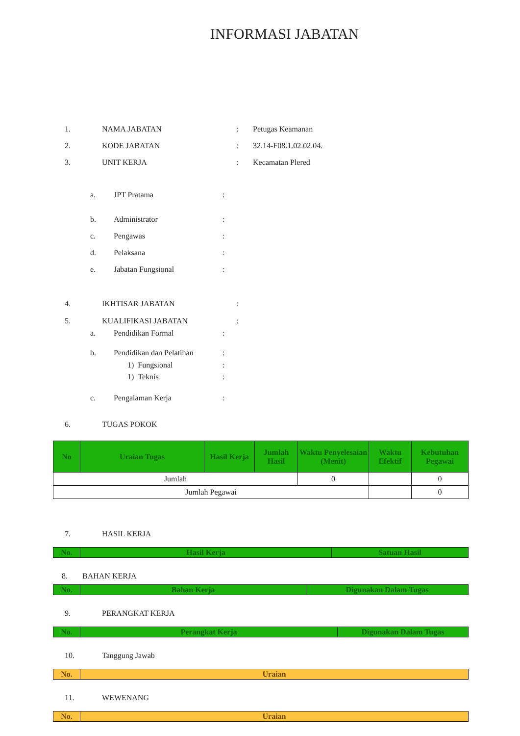INFORMASI JABATAN
1. NAMA JABATAN: Petugas Keamanan
2. KODE JABATAN: 32.14-F08.1.02.02.04.
3. UNIT KERJA: Kecamatan Plered
a. JPT Pratama:
b. Administrator:
c. Pengawas:
d. Pelaksana:
e. Jabatan Fungsional:
4. IKHTISAR JABATAN:
5. KUALIFIKASI JABATAN:
a. Pendidikan Formal:
b. Pendidikan dan Pelatihan:
1) Fungsional:
1) Teknis:
c. Pengalaman Kerja:
6. TUGAS POKOK
| No | Uraian Tugas | Hasil Kerja | Jumlah Hasil | Waktu Penyelesaian (Menit) | Waktu Efektif | Kebutuhan Pegawai |
| --- | --- | --- | --- | --- | --- | --- |
| Jumlah | | | | 0 | | 0 |
| Jumlah Pegawai | | | | | | 0 |
7. HASIL KERJA
| No. | Hasil Kerja | Satuan Hasil |
| --- | --- | --- |
8. BAHAN KERJA
| No. | Bahan Kerja | Digunakan Dalam Tugas |
| --- | --- | --- |
9. PERANGKAT KERJA
| No. | Perangkat Kerja | Digunakan Dalam Tugas |
| --- | --- | --- |
10. Tanggung Jawab
| No. | Uraian |
| --- | --- |
11. WEWENANG
| No. | Uraian |
| --- | --- |